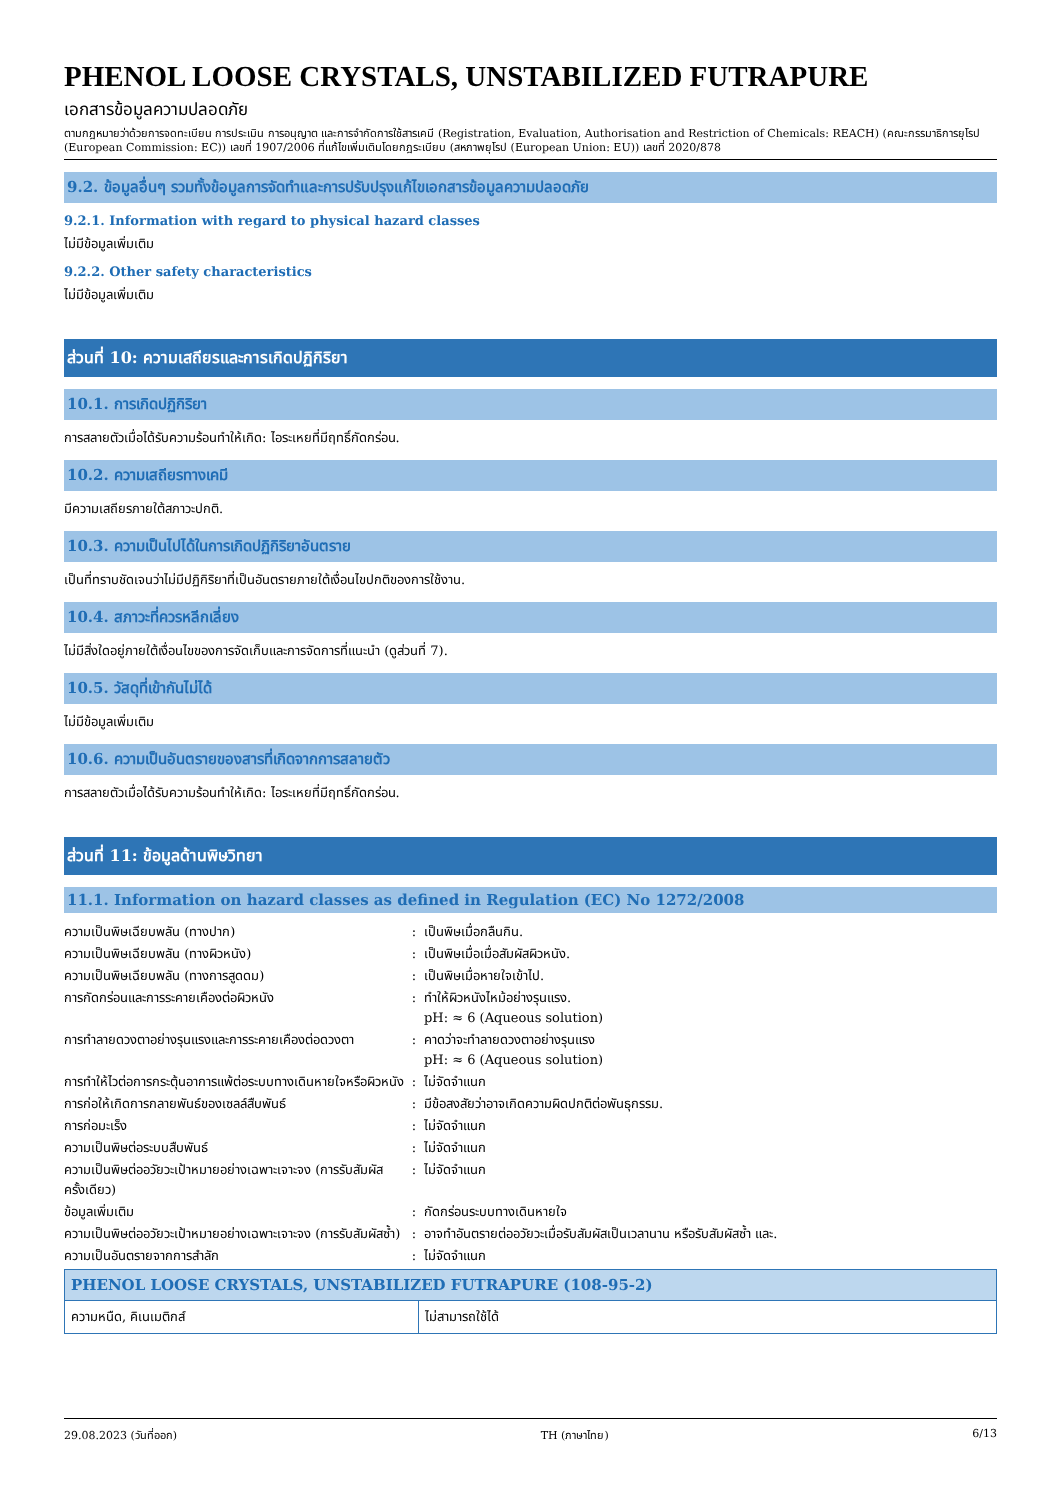PHENOL LOOSE CRYSTALS, UNSTABILIZED FUTRAPURE
เอกสารข้อมูลความปลอดภัย
ตามกฎหมายว่าด้วยการจดทะเบียน การประเมิน การอนุญาต และการจำกัดการใช้สารเคมี (Registration, Evaluation, Authorisation and Restriction of Chemicals: REACH) (คณะกรรมาธิการยุโรป (European Commission: EC)) เลขที่ 1907/2006 ที่แก้ไขเพิ่มเติมโดยกฎระเบียบ (สหภาพยุโรป (European Union: EU)) เลขที่ 2020/878
9.2. ข้อมูลอื่นๆ รวมทั้งข้อมูลการจัดทำและการปรับปรุงแก้ไขเอกสารข้อมูลความปลอดภัย
9.2.1. Information with regard to physical hazard classes
ไม่มีข้อมูลเพิ่มเติม
9.2.2. Other safety characteristics
ไม่มีข้อมูลเพิ่มเติม
ส่วนที่ 10: ความเสถียรและการเกิดปฏิกิริยา
10.1. การเกิดปฏิกิริยา
การสลายตัวเมื่อได้รับความร้อนทำให้เกิด: ไอระเหยที่มีฤทธิ์กัดกร่อน.
10.2. ความเสถียรทางเคมี
มีความเสถียรภายใต้สภาวะปกติ.
10.3. ความเป็นไปได้ในการเกิดปฏิกิริยาอันตราย
เป็นที่ทราบชัดเจนว่าไม่มีปฏิกิริยาที่เป็นอันตรายภายใต้เงื่อนไขปกติของการใช้งาน.
10.4. สภาวะที่ควรหลีกเลี่ยง
ไม่มีสิ่งใดอยู่ภายใต้เงื่อนไขของการจัดเก็บและการจัดการที่แนะนำ (ดูส่วนที่ 7).
10.5. วัสดุที่เข้ากันไม่ได้
ไม่มีข้อมูลเพิ่มเติม
10.6. ความเป็นอันตรายของสารที่เกิดจากการสลายตัว
การสลายตัวเมื่อได้รับความร้อนทำให้เกิด: ไอระเหยที่มีฤทธิ์กัดกร่อน.
ส่วนที่ 11: ข้อมูลด้านพิษวิทยา
11.1. Information on hazard classes as defined in Regulation (EC) No 1272/2008
| ความเป็นพิษเฉียบพลัน (ทางปาก) | : | เป็นพิษเมื่อกลืนกิน. |
| ความเป็นพิษเฉียบพลัน (ทางผิวหนัง) | : | เป็นพิษเมื่อเมื่อสัมผัสผิวหนัง. |
| ความเป็นพิษเฉียบพลัน (ทางการสูดดม) | : | เป็นพิษเมื่อหายใจเข้าไป. |
| การกัดกร่อนและการระคายเคืองต่อผิวหนัง | : | ทำให้ผิวหนังไหม้อย่างรุนแรง. pH: ≈ 6 (Aqueous solution) |
| การทำลายดวงตาอย่างรุนแรงและการระคายเคืองต่อดวงตา | : | คาดว่าจะทำลายดวงตาอย่างรุนแรง pH: ≈ 6 (Aqueous solution) |
| การทำให้ไวต่อการกระตุ้นอาการแพ้ต่อระบบทางเดินหายใจหรือผิวหนัง | : | ไม่จัดจำแนก |
| การก่อให้เกิดการกลายพันธ์ของเซลล์สืบพันธ์ | : | มีข้อสงสัยว่าอาจเกิดความผิดปกติต่อพันธุกรรม. |
| การก่อมะเร็ง | : | ไม่จัดจำแนก |
| ความเป็นพิษต่อระบบสืบพันธ์ | : | ไม่จัดจำแนก |
| ความเป็นพิษต่ออวัยวะเป้าหมายอย่างเฉพาะเจาะจง (การรับสัมผัสครั้งเดียว) | : | ไม่จัดจำแนก |
| ข้อมูลเพิ่มเติม | : | กัดกร่อนระบบทางเดินหายใจ |
| ความเป็นพิษต่ออวัยวะเป้าหมายอย่างเฉพาะเจาะจง (การรับสัมผัสซ้ำ) | : | อาจทำอันตรายต่ออวัยวะเมื่อรับสัมผัสเป็นเวลานาน หรือรับสัมผัสซ้ำ และ. |
| ความเป็นอันตรายจากการสำลัก | : | ไม่จัดจำแนก |
| PHENOL LOOSE CRYSTALS, UNSTABILIZED FUTRAPURE (108-95-2) | |
| --- | --- |
| ความหนืด, คิเนเมติกส์ | ไม่สามารถใช้ได้ |
29.08.2023 (วันที่ออก) TH (ภาษาไทย) 6/13